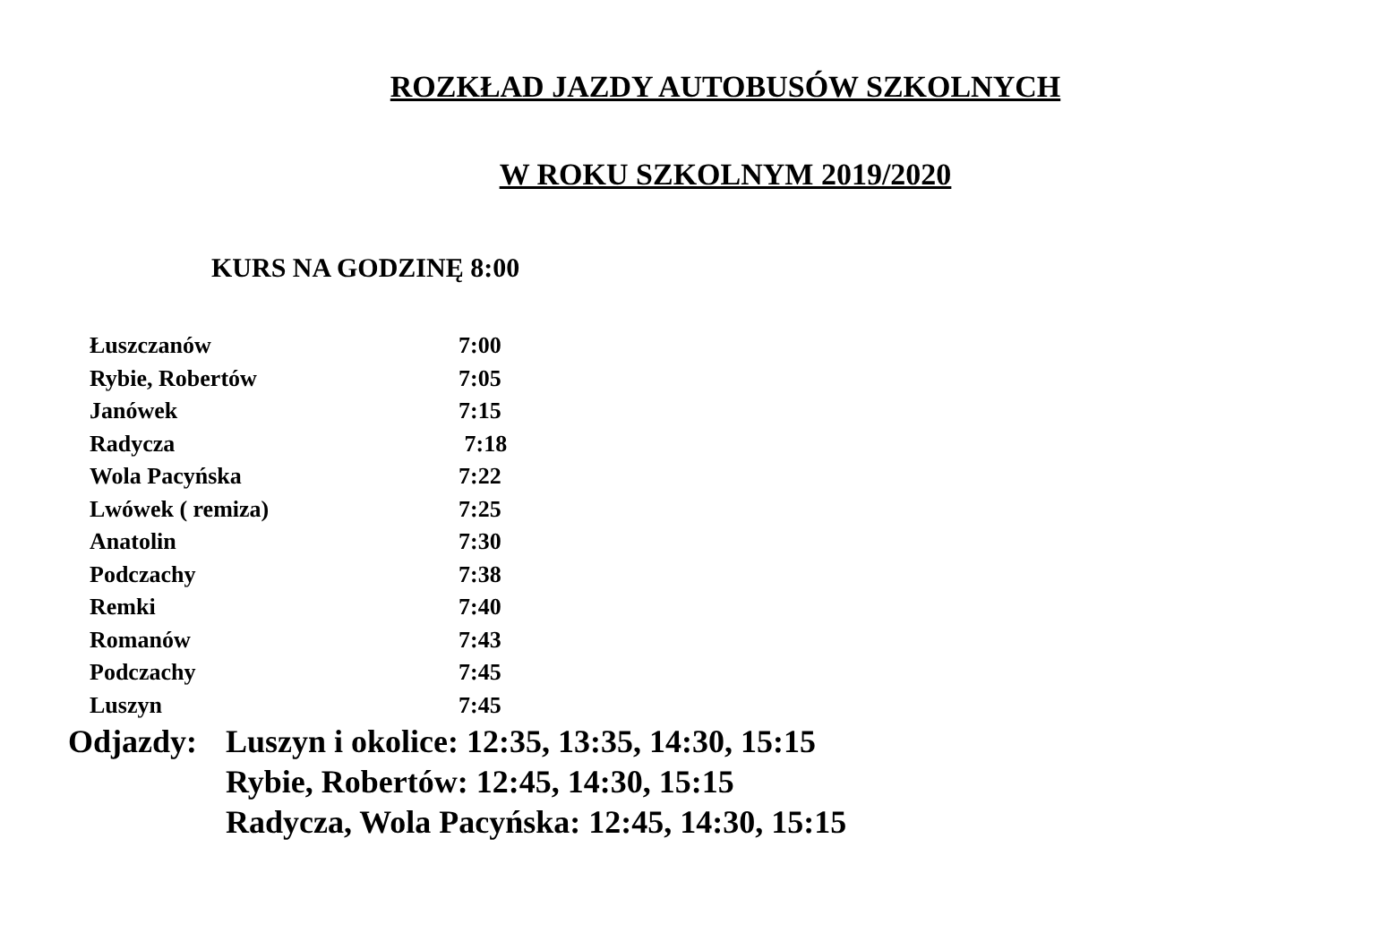ROZKŁAD JAZDY AUTOBUSÓW SZKOLNYCH
W ROKU SZKOLNYM 2019/2020
KURS NA GODZINĘ 8:00
| Łuszczanów | 7:00 |
| Rybie, Robertów | 7:05 |
| Janówek | 7:15 |
| Radycza | 7:18 |
| Wola Pacyńska | 7:22 |
| Lwówek ( remiza) | 7:25 |
| Anatolin | 7:30 |
| Podczachy | 7:38 |
| Remki | 7:40 |
| Romanów | 7:43 |
| Podczachy | 7:45 |
| Luszyn | 7:45 |
Odjazdy: Luszyn i okolice: 12:35, 13:35, 14:30, 15:15
Rybie, Robertów: 12:45, 14:30, 15:15
Radycza, Wola Pacyńska: 12:45, 14:30, 15:15